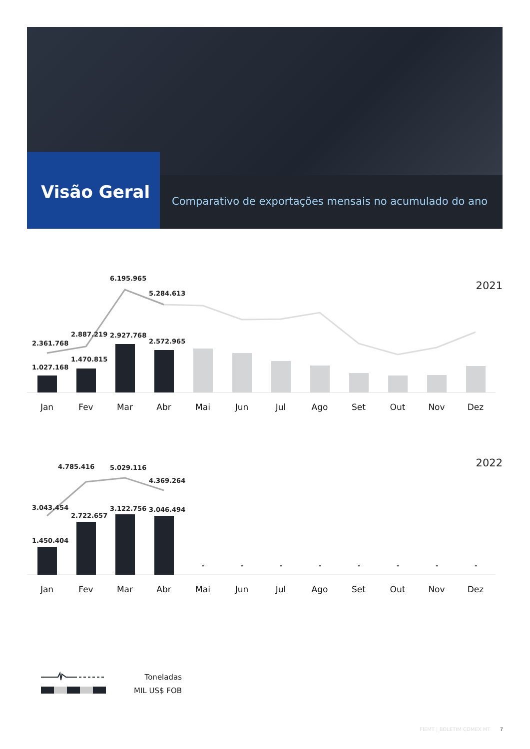Visão Geral
Comparativo de exportações mensais no acumulado do ano
2021
6.195.965
5.284.613
2.361.768
2.887.219 2.927.768
2.572.965
1.027.168
1.470.815
Jan Fev Mar Abr Mai Jun Jul Ago Set Out Nov Dez
2022 4.785.416 5.029.116
4.369.264
3.043.454
2.722.657
3.122.756 3.046.494
1.450.404
- - - - - - - -
Jan Fev Mar Abr Mai Jun Jul Ago Set Out Nov Dez
Toneladas
MIL US$ FOB
FIEMT | BOLETIM COMEX MT 7